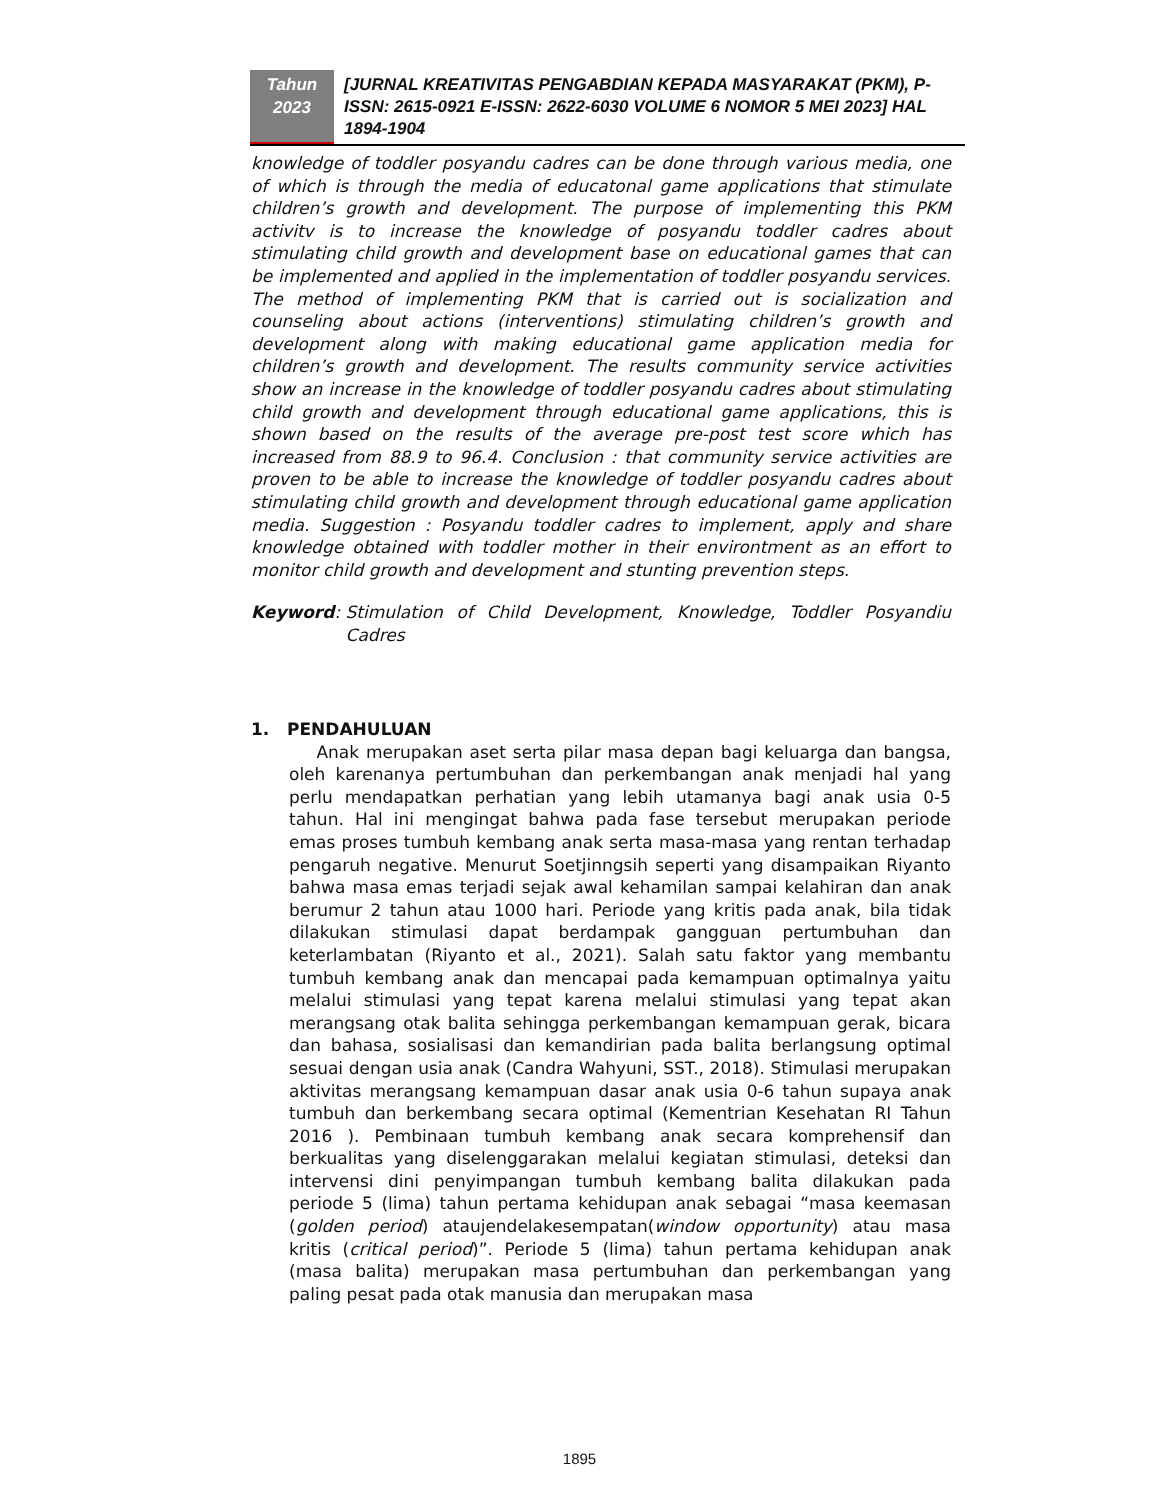Tahun
2023
[JURNAL KREATIVITAS PENGABDIAN KEPADA MASYARAKAT (PKM), P-ISSN: 2615-0921 E-ISSN: 2622-6030 VOLUME 6 NOMOR 5 MEI 2023] HAL 1894-1904
knowledge of toddler posyandu cadres can be done through various media, one of which is through the media of educatonal game applications that stimulate children’s growth and development. The purpose of implementing this PKM activitv is to increase the knowledge of posyandu toddler cadres about stimulating child growth and development base on educational games that can be implemented and applied in the implementation of toddler posyandu services. The method of implementing PKM that is carried out is socialization and counseling about actions (interventions) stimulating children’s growth and development along with making educational game application media for children’s growth and development. The results community service activities show an increase in the knowledge of toddler posyandu cadres about stimulating child growth and development through educational game applications, this is shown based on the results of the average pre-post test score which has increased from 88.9 to 96.4. Conclusion : that community service activities are proven to be able to increase the knowledge of toddler posyandu cadres about stimulating child growth and development through educational game application media. Suggestion : Posyandu toddler cadres to implement, apply and share knowledge obtained with toddler mother in their environtment as an effort to monitor child growth and development and stunting prevention steps.
Keyword: Stimulation of Child Development, Knowledge, Toddler Posyandiu Cadres
1. PENDAHULUAN
Anak merupakan aset serta pilar masa depan bagi keluarga dan bangsa, oleh karenanya pertumbuhan dan perkembangan anak menjadi hal yang perlu mendapatkan perhatian yang lebih utamanya bagi anak usia 0-5 tahun. Hal ini mengingat bahwa pada fase tersebut merupakan periode emas proses tumbuh kembang anak serta masa-masa yang rentan terhadap pengaruh negative. Menurut Soetjinngsih seperti yang disampaikan Riyanto bahwa masa emas terjadi sejak awal kehamilan sampai kelahiran dan anak berumur 2 tahun atau 1000 hari. Periode yang kritis pada anak, bila tidak dilakukan stimulasi dapat berdampak gangguan pertumbuhan dan keterlambatan (Riyanto et al., 2021). Salah satu faktor yang membantu tumbuh kembang anak dan mencapai pada kemampuan optimalnya yaitu melalui stimulasi yang tepat karena melalui stimulasi yang tepat akan merangsang otak balita sehingga perkembangan kemampuan gerak, bicara dan bahasa, sosialisasi dan kemandirian pada balita berlangsung optimal sesuai dengan usia anak (Candra Wahyuni, SST., 2018). Stimulasi merupakan aktivitas merangsang kemampuan dasar anak usia 0-6 tahun supaya anak tumbuh dan berkembang secara optimal (Kementrian Kesehatan RI Tahun 2016 ). Pembinaan tumbuh kembang anak secara komprehensif dan berkualitas yang diselenggarakan melalui kegiatan stimulasi, deteksi dan intervensi dini penyimpangan tumbuh kembang balita dilakukan pada periode 5 (lima) tahun pertama kehidupan anak sebagai “masa keemasan (golden period) ataujendelakesempatan(window opportunity) atau masa kritis (critical period)”. Periode 5 (lima) tahun pertama kehidupan anak (masa balita) merupakan masa pertumbuhan dan perkembangan yang paling pesat pada otak manusia dan merupakan masa
1895